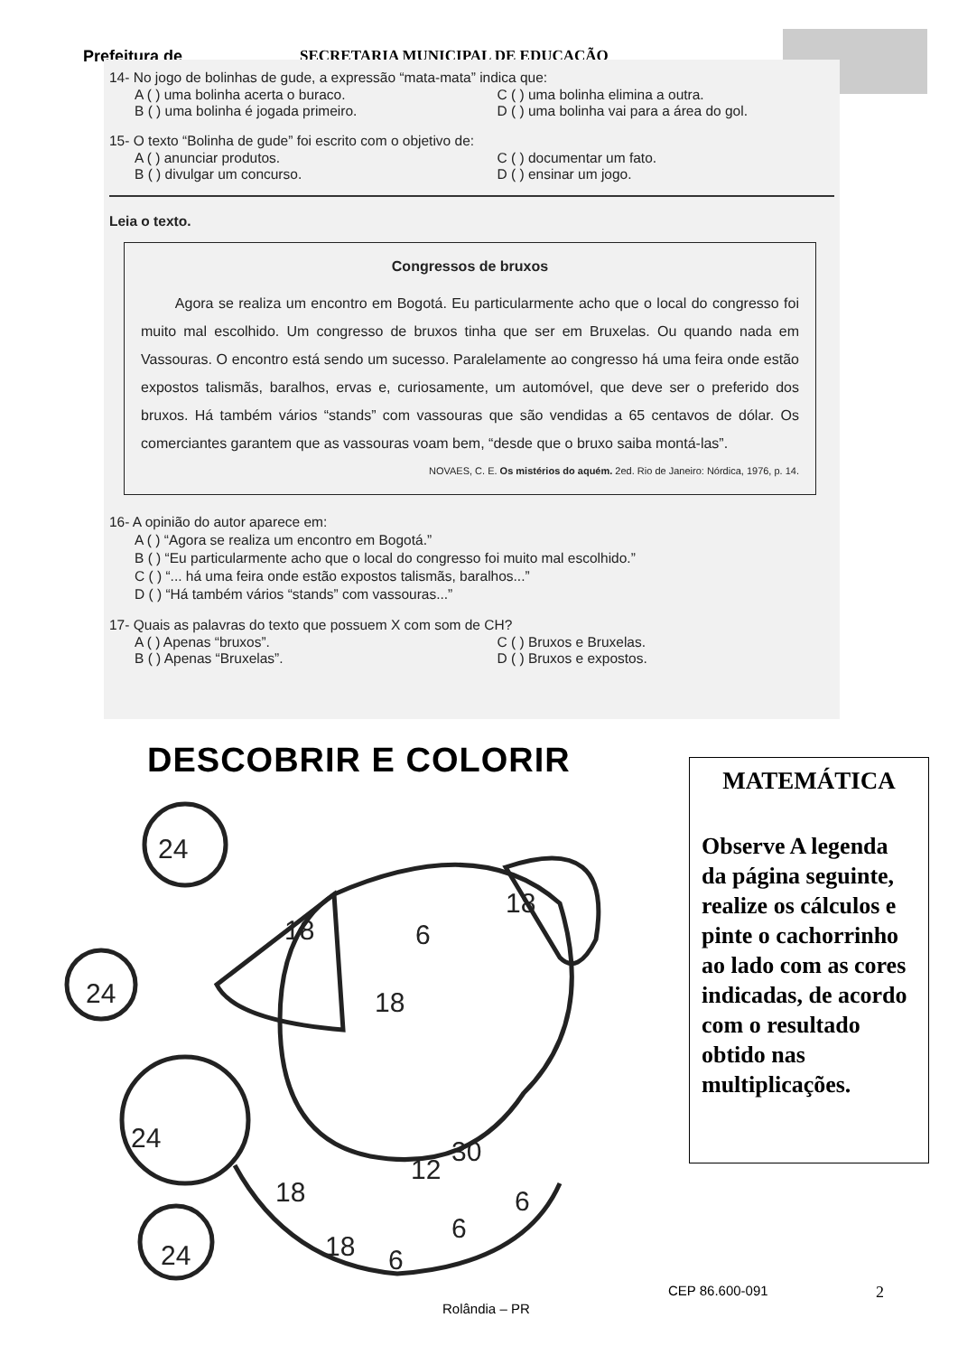Prefeitura de
SECRETARIA MUNICIPAL DE EDUCAÇÃO
14- No jogo de bolinhas de gude, a expressão “mata-mata” indica que:
A ( ) uma bolinha acerta o buraco. C ( ) uma bolinha elimina a outra.
B ( ) uma bolinha é jogada primeiro. D ( ) uma bolinha vai para a área do gol.
15- O texto “Bolinha de gude” foi escrito com o objetivo de:
A ( ) anunciar produtos. C ( ) documentar um fato.
B ( ) divulgar um concurso. D ( ) ensinar um jogo.
Leia o texto.
Congressos de bruxos
Agora se realiza um encontro em Bogotá. Eu particularmente acho que o local do congresso foi muito mal escolhido. Um congresso de bruxos tinha que ser em Bruxelas. Ou quando nada em Vassouras. O encontro está sendo um sucesso. Paralelamente ao congresso há uma feira onde estão expostos talismãs, baralhos, ervas e, curiosamente, um automóvel, que deve ser o preferido dos bruxos. Há também vários “stands” com vassouras que são vendidas a 65 centavos de dólar. Os comerciantes garantem que as vassouras voam bem, “desde que o bruxo saiba montá-las”.
NOVAES, C. E. Os mistérios do aquém. 2ed. Rio de Janeiro: Nórdica, 1976, p. 14.
16- A opinião do autor aparece em:
A ( ) “Agora se realiza um encontro em Bogotá.”
B ( ) “Eu particularmente acho que o local do congresso foi muito mal escolhido.”
C ( ) “... há uma feira onde estão expostos talismãs, baralhos...”
D ( ) “Há também vários “stands” com vassouras...”
17- Quais as palavras do texto que possuem X com som de CH?
A ( ) Apenas “bruxos”. C ( ) Bruxos e Bruxelas.
B ( ) Apenas “Bruxelas”. D ( ) Bruxos e expostos.
DESCOBRIR E COLORIR
24
24
24
24
18
18
6
18
18
18
6
6
6
30
12
MATEMÁTICA
Observe A legenda da página seguinte, realize os cálculos e pinte o cachorrinho ao lado com as cores indicadas, de acordo com o resultado obtido nas multiplicações.
CEP 86.600-091 2
Rolândia – PR